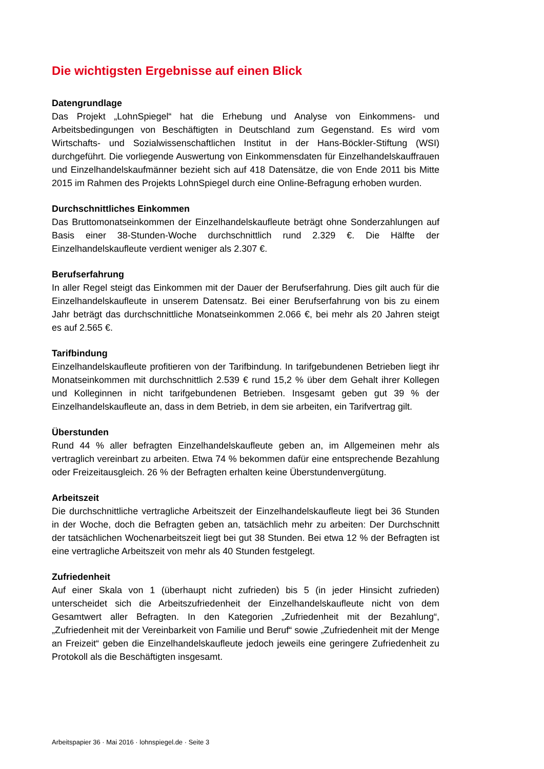Die wichtigsten Ergebnisse auf einen Blick
Datengrundlage
Das Projekt „LohnSpiegel“ hat die Erhebung und Analyse von Einkommens- und Arbeitsbedingungen von Beschäftigten in Deutschland zum Gegenstand. Es wird vom Wirtschafts- und Sozialwissenschaftlichen Institut in der Hans-Böckler-Stiftung (WSI) durchgeführt. Die vorliegende Auswertung von Einkommensdaten für Einzelhandelskauffrauen und Einzelhandelskaufmänner bezieht sich auf 418 Datensätze, die von Ende 2011 bis Mitte 2015 im Rahmen des Projekts LohnSpiegel durch eine Online-Befragung erhoben wurden.
Durchschnittliches Einkommen
Das Bruttomonatseinkommen der Einzelhandelskaufleute beträgt ohne Sonderzahlungen auf Basis einer 38-Stunden-Woche durchschnittlich rund 2.329 €. Die Hälfte der Einzelhandelskaufleute verdient weniger als 2.307 €.
Berufserfahrung
In aller Regel steigt das Einkommen mit der Dauer der Berufserfahrung. Dies gilt auch für die Einzelhandelskaufleute in unserem Datensatz. Bei einer Berufserfahrung von bis zu einem Jahr beträgt das durchschnittliche Monatseinkommen 2.066 €, bei mehr als 20 Jahren steigt es auf 2.565 €.
Tarifbindung
Einzelhandelskaufleute profitieren von der Tarifbindung. In tarifgebundenen Betrieben liegt ihr Monatseinkommen mit durchschnittlich 2.539 € rund 15,2 % über dem Gehalt ihrer Kollegen und Kolleginnen in nicht tarifgebundenen Betrieben. Insgesamt geben gut 39 % der Einzelhandelskaufleute an, dass in dem Betrieb, in dem sie arbeiten, ein Tarifvertrag gilt.
Überstunden
Rund 44 % aller befragten Einzelhandelskaufleute geben an, im Allgemeinen mehr als vertraglich vereinbart zu arbeiten. Etwa 74 % bekommen dafür eine entsprechende Bezahlung oder Freizeitausgleich. 26 % der Befragten erhalten keine Überstundenvergütung.
Arbeitszeit
Die durchschnittliche vertragliche Arbeitszeit der Einzelhandelskaufleute liegt bei 36 Stunden in der Woche, doch die Befragten geben an, tatsächlich mehr zu arbeiten: Der Durchschnitt der tatsächlichen Wochenarbeitszeit liegt bei gut 38 Stunden. Bei etwa 12 % der Befragten ist eine vertragliche Arbeitszeit von mehr als 40 Stunden festgelegt.
Zufriedenheit
Auf einer Skala von 1 (überhaupt nicht zufrieden) bis 5 (in jeder Hinsicht zufrieden) unterscheidet sich die Arbeitszufriedenheit der Einzelhandelskaufleute nicht von dem Gesamtwert aller Befragten. In den Kategorien „Zufriedenheit mit der Bezahlung“, „Zufriedenheit mit der Vereinbarkeit von Familie und Beruf“ sowie „Zufriedenheit mit der Menge an Freizeit“ geben die Einzelhandelskaufleute jedoch jeweils eine geringere Zufriedenheit zu Protokoll als die Beschäftigten insgesamt.
Arbeitspapier 36 · Mai 2016 · lohnspiegel.de · Seite 3